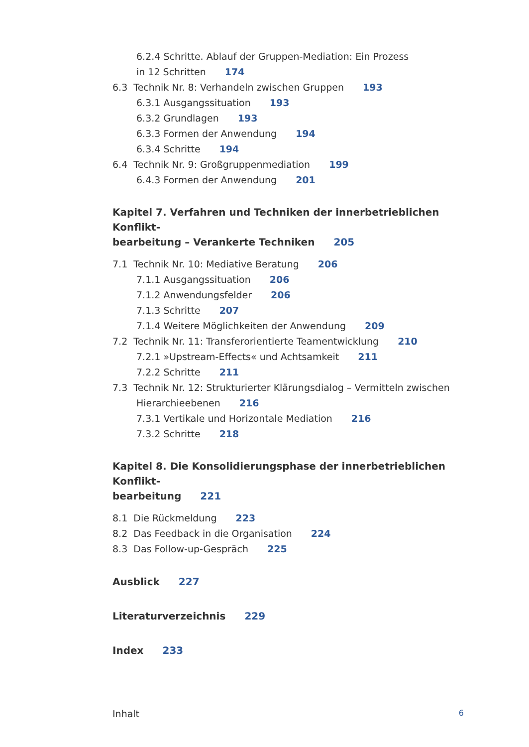6.2.4 Schritte. Ablauf der Gruppen-Mediation: Ein Prozess
in 12 Schritten 174
6.3 Technik Nr. 8: Verhandeln zwischen Gruppen 193
6.3.1 Ausgangssituation 193
6.3.2 Grundlagen 193
6.3.3 Formen der Anwendung 194
6.3.4 Schritte 194
6.4 Technik Nr. 9: Großgruppenmediation 199
6.4.3 Formen der Anwendung 201
Kapitel 7. Verfahren und Techniken der innerbetrieblichen Konflikt-
bearbeitung – Verankerte Techniken 205
7.1 Technik Nr. 10: Mediative Beratung 206
7.1.1 Ausgangssituation 206
7.1.2 Anwendungsfelder 206
7.1.3 Schritte 207
7.1.4 Weitere Möglichkeiten der Anwendung 209
7.2 Technik Nr. 11: Transferorientierte Teamentwicklung 210
7.2.1 »Upstream-Effects« und Achtsamkeit 211
7.2.2 Schritte 211
7.3 Technik Nr. 12: Strukturierter Klärungsdialog – Vermitteln zwischen
Hierarchieebenen 216
7.3.1 Vertikale und Horizontale Mediation 216
7.3.2 Schritte 218
Kapitel 8. Die Konsolidierungsphase der innerbetrieblichen Konflikt-
bearbeitung 221
8.1 Die Rückmeldung 223
8.2 Das Feedback in die Organisation 224
8.3 Das Follow-up-Gespräch 225
Ausblick 227
Literaturverzeichnis 229
Index 233
Inhalt 6